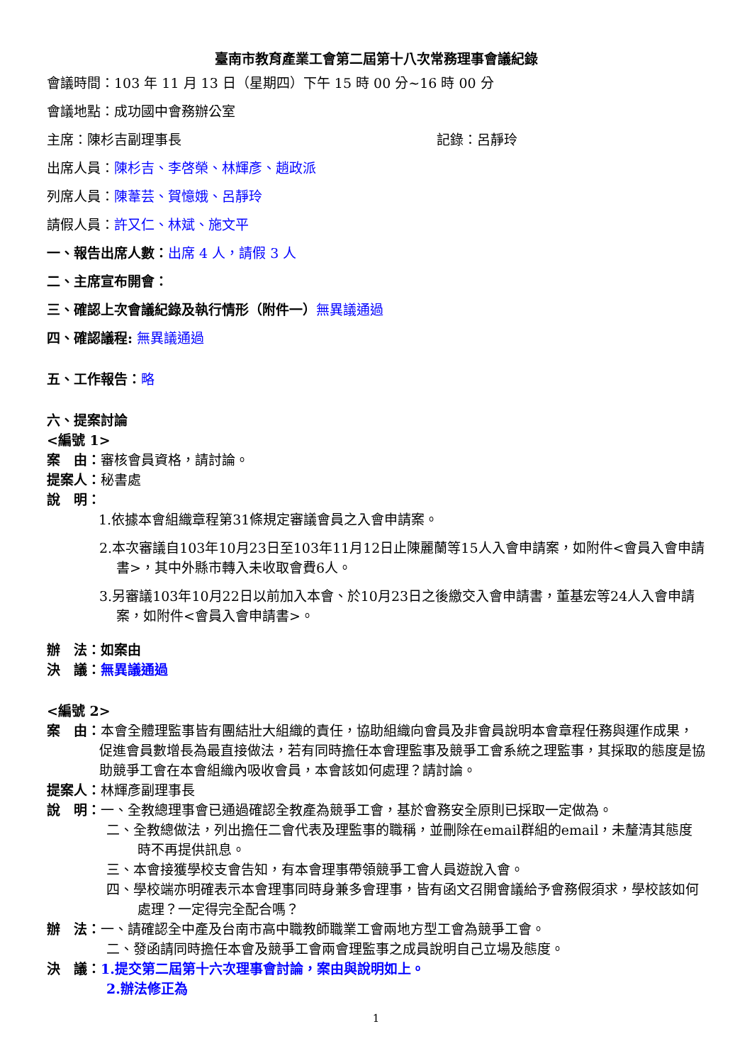臺南市教育產業工會第二屆第十八次常務理事會議紀錄
會議時間：103 年 11 月 13 日（星期四）下午 15 時 00 分~16 時 00 分
會議地點：成功國中會務辦公室
主席：陳杉吉副理事長 記錄：呂靜玲
出席人員：陳杉吉、李啓榮、林輝彥、趙政派
列席人員：陳葦芸、賀憶娥、呂靜玲
請假人員：許又仁、林斌、施文平
一、報告出席人數：出席 4 人，請假 3 人
二、主席宣布開會：
三、確認上次會議紀錄及執行情形（附件一）無異議通過
四、確認議程: 無異議通過
五、工作報告：略
六、提案討論
<編號 1>
案　由：審核會員資格，請討論。
提案人：秘書處
說　明：
1.依據本會組織章程第31條規定審議會員之入會申請案。
2.本次審議自103年10月23日至103年11月12日止陳麗蘭等15人入會申請案，如附件<會員入會申請書>，其中外縣市轉入未收取會費6人。
3.另審議103年10月22日以前加入本會、於10月23日之後繳交入會申請書，董基宏等24人入會申請案，如附件<會員入會申請書>。
辦　法：如案由
決　議：無異議通過
<編號 2>
案　由：本會全體理監事皆有團結壯大組織的責任，協助組織向會員及非會員說明本會章程任務與運作成果，促進會員數增長為最直接做法，若有同時擔任本會理監事及競爭工會系統之理監事，其採取的態度是協助競爭工會在本會組織內吸收會員，本會該如何處理？請討論。
提案人：林輝彥副理事長
說　明：一、全教總理事會已通過確認全教產為競爭工會，基於會務安全原則已採取一定做為。
二、全教總做法，列出擔任二會代表及理監事的職稱，並刪除在email群組的email，未釐清其態度時不再提供訊息。
三、本會接獲學校支會告知，有本會理事帶領競爭工會人員遊說入會。
四、學校端亦明確表示本會理事同時身兼多會理事，皆有函文召開會議給予會務假須求，學校該如何處理？一定得完全配合嗎？
辦　法：一、請確認全中產及台南市高中職教師職業工會兩地方型工會為競爭工會。
二、發函請同時擔任本會及競爭工會兩會理監事之成員說明自己立場及態度。
決　議：1.提交第二屆第十六次理事會討論，案由與說明如上。
2.辦法修正為
1